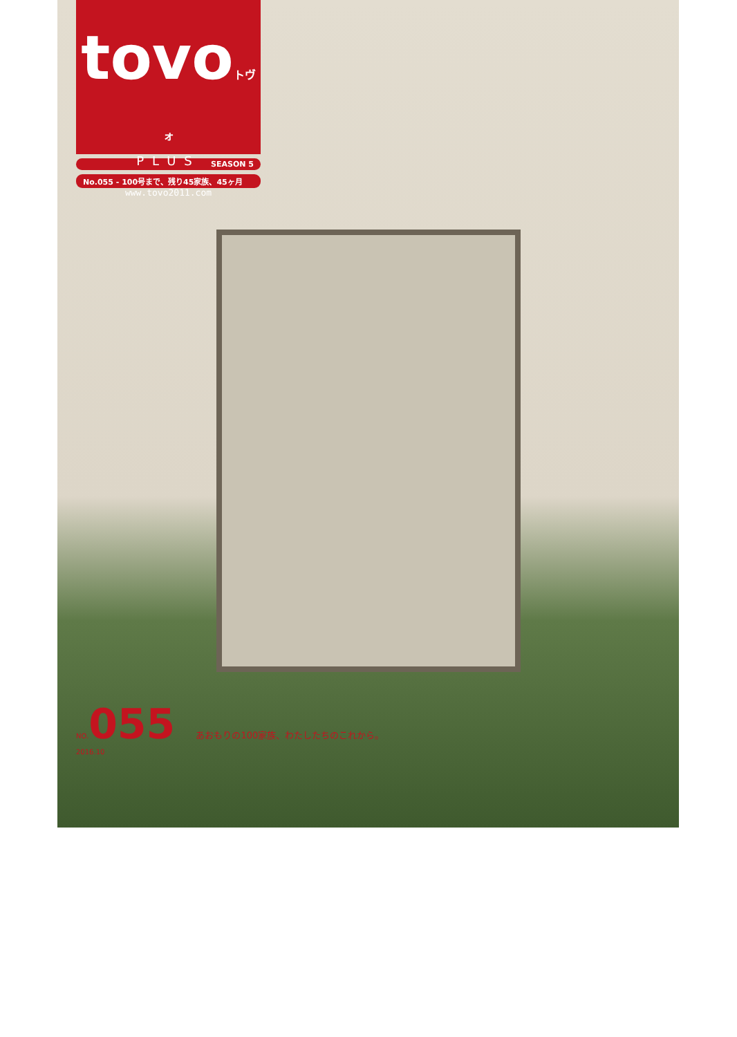tovoトヴォ
PLUS
www.tovo2011.com
SEASON 5
No.055 - 100号まで、残り45家族、45ヶ月
NO. 055 あおもりの100家族、わたしたちのこれから。
2016.10